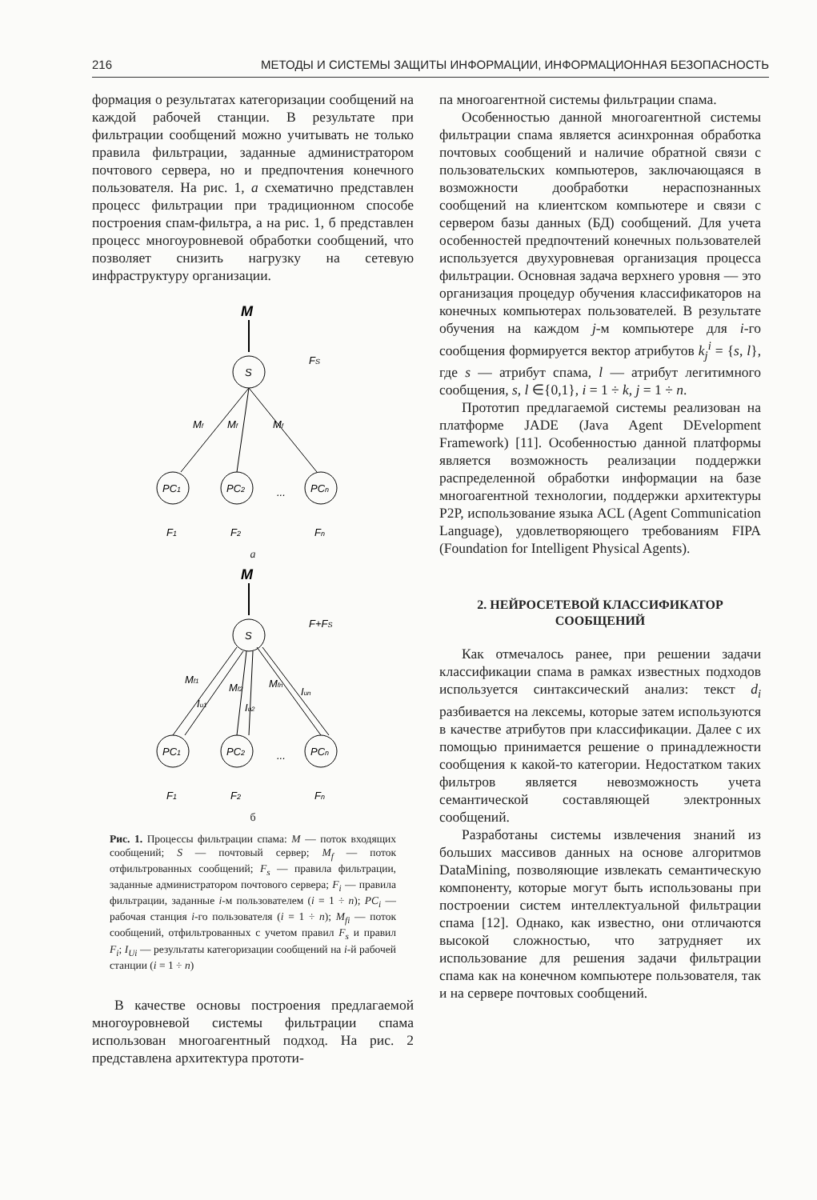216 МЕТОДЫ И СИСТЕМЫ ЗАЩИТЫ ИНФОРМАЦИИ, ИНФОРМАЦИОННАЯ БЕЗОПАСНОСТЬ
формация о результатах категоризации сообщений на каждой рабочей станции. В результате при фильтрации сообщений можно учитывать не только правила фильтрации, заданные администратором почтового сервера, но и предпочтения конечного пользователя. На рис. 1, а схематично представлен процесс фильтрации при традиционном способе построения спам-фильтра, а на рис. 1, б представлен процесс многоуровневой обработки сообщений, что позволяет снизить нагрузку на сетевую инфраструктуру организации.
M
S
FS
Mf
Mf
Mf
PC1
PC2
...
PCn
F1
F2
Fn
а
M
S
F+FS
Mf1
Iu1
Mf2
Iu2
Mfn
Iun
PC1
PC2
...
PCn
F1
F2
Fn
б
Рис. 1. Процессы фильтрации спама: M — поток входящих сообщений; S — почтовый сервер; M<sub>f</sub> — поток отфильтрованных сообщений; F<sub>s</sub> — правила фильтрации, заданные администратором почтового сервера; F<sub>i</sub> — правила фильтрации, заданные i-м пользователем (i = 1 ÷ n); PC<sub>i</sub> — рабочая станция i-го пользователя (i = 1 ÷ n); M<sub>fi</sub> — поток сообщений, отфильтрованных с учетом правил F<sub>s</sub> и правил F<sub>i</sub>; I<sub>Ui</sub> — результаты категоризации сообщений на i-й рабочей станции (i = 1 ÷ n)
В качестве основы построения предлагаемой многоуровневой системы фильтрации спама использован многоагентный подход. На рис. 2 представлена архитектура прототи-
па многоагентной системы фильтрации спама.
Особенностью данной многоагентной системы фильтрации спама является асинхронная обработка почтовых сообщений и наличие обратной связи с пользовательских компьютеров, заключающаяся в возможности дообработки нераспознанных сообщений на клиентском компьютере и связи с сервером базы данных (БД) сообщений. Для учета особенностей предпочтений конечных пользователей используется двухуровневая организация процесса фильтрации. Основная задача верхнего уровня — это организация процедур обучения классификаторов на конечных компьютерах пользователей. В результате обучения на каждом j-м компьютере для i-го сообщения формируется вектор атрибутов k<sub>j</sub><sup>i</sup> = {s, l}, где s — атрибут спама, l — атрибут легитимного сообщения, s, l ∈{0,1}, i = 1 ÷ k, j = 1 ÷ n.
Прототип предлагаемой системы реализован на платформе JADE (Java Agent DEvelopment Framework) [11]. Особенностью данной платформы является возможность реализации поддержки распределенной обработки информации на базе многоагентной технологии, поддержки архитектуры P2P, использование языка ACL (Agent Communication Language), удовлетворяющего требованиям FIPA (Foundation for Intelligent Physical Agents).
2. НЕЙРОСЕТЕВОЙ КЛАССИФИКАТОР СООБЩЕНИЙ
Как отмечалось ранее, при решении задачи классификации спама в рамках известных подходов используется синтаксический анализ: текст d<sub>i</sub> разбивается на лексемы, которые затем используются в качестве атрибутов при классификации. Далее с их помощью принимается решение о принадлежности сообщения к какой-то категории. Недостатком таких фильтров является невозможность учета семантической составляющей электронных сообщений.
Разработаны системы извлечения знаний из больших массивов данных на основе алгоритмов DataMining, позволяющие извлекать семантическую компоненту, которые могут быть использованы при построении систем интеллектуальной фильтрации спама [12]. Однако, как известно, они отличаются высокой сложностью, что затрудняет их использование для решения задачи фильтрации спама как на конечном компьютере пользователя, так и на сервере почтовых сообщений.